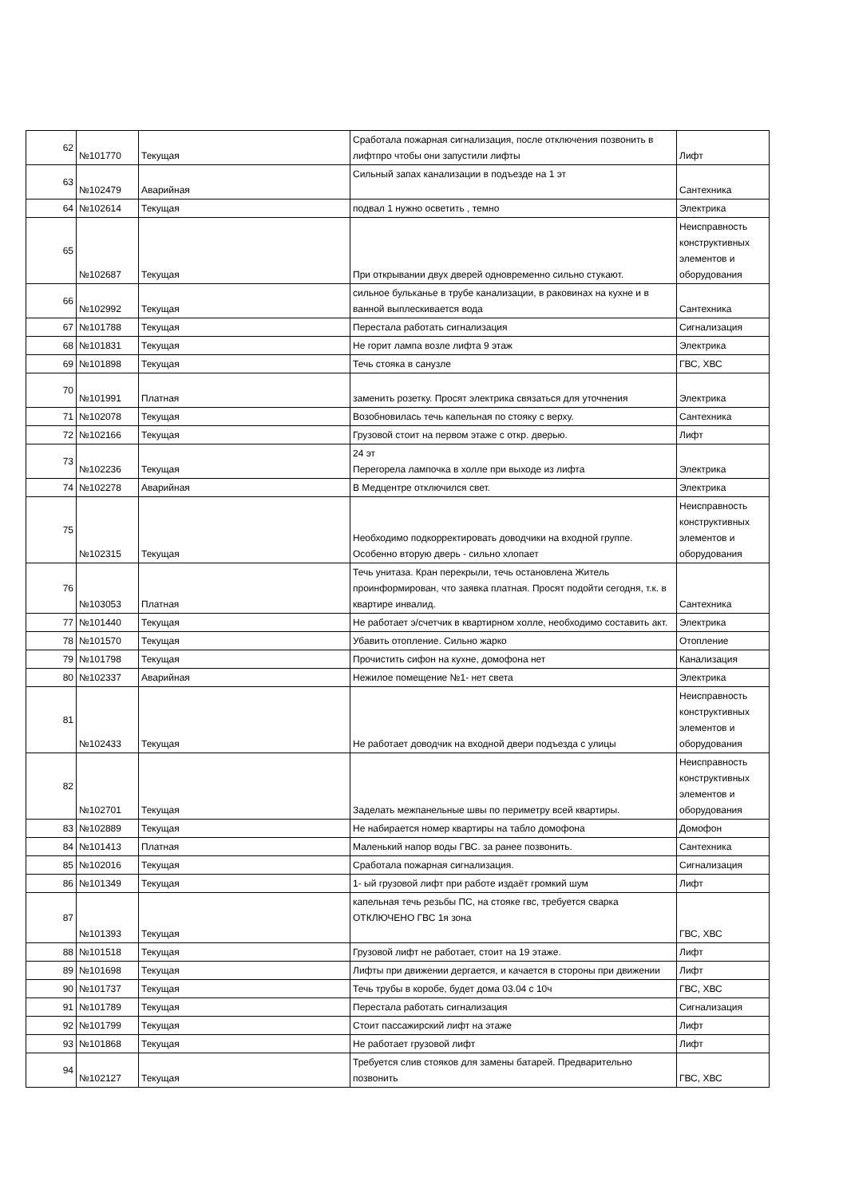| 62 | №101770 | Текущая | Сработала пожарная сигнализация, после отключения позвонить в лифтпро чтобы они запустили лифты | Лифт |
| 63 | №102479 | Аварийная | Сильный запах канализации в подъезде на 1 эт | Сантехника |
| 64 | №102614 | Текущая | подвал 1 нужно осветить , темно | Электрика |
| 65 | №102687 | Текущая | При открывании двух дверей одновременно сильно стукают. | Неисправность конструктивных элементов и оборудования |
| 66 | №102992 | Текущая | сильное бульканье в трубе канализации, в раковинах на кухне и в ванной выплескивается вода | Сантехника |
| 67 | №101788 | Текущая | Перестала работать сигнализация | Сигнализация |
| 68 | №101831 | Текущая | Не горит лампа возле лифта 9 этаж | Электрика |
| 69 | №101898 | Текущая | Течь стояка в санузле | ГВС, ХВС |
| 70 | №101991 | Платная | заменить розетку. Просят электрика связаться для уточнения | Электрика |
| 71 | №102078 | Текущая | Возобновилась течь капельная по стояку с верху. | Сантехника |
| 72 | №102166 | Текущая | Грузовой стоит на первом этаже с откр. дверью. | Лифт |
| 73 | №102236 | Текущая | 24 эт Перегорела лампочка в холле при выходе из лифта | Электрика |
| 74 | №102278 | Аварийная | В Медцентре отключился свет. | Электрика |
| 75 | №102315 | Текущая | Необходимо подкорректировать доводчики на входной группе. Особенно вторую дверь - сильно хлопает | Неисправность конструктивных элементов и оборудования |
| 76 | №103053 | Платная | Течь унитаза. Кран перекрыли, течь остановлена Житель проинформирован, что заявка платная. Просят подойти сегодня, т.к. в квартире инвалид. | Сантехника |
| 77 | №101440 | Текущая | Не работает э/счетчик в квартирном холле, необходимо составить акт. | Электрика |
| 78 | №101570 | Текущая | Убавить отопление. Сильно жарко | Отопление |
| 79 | №101798 | Текущая | Прочистить сифон на кухне, домофона нет | Канализация |
| 80 | №102337 | Аварийная | Нежилое помещение №1- нет света | Электрика |
| 81 | №102433 | Текущая | Не работает доводчик на входной двери подъезда с улицы | Неисправность конструктивных элементов и оборудования |
| 82 | №102701 | Текущая | Заделать межпанельные швы по периметру всей квартиры. | Неисправность конструктивных элементов и оборудования |
| 83 | №102889 | Текущая | Не набирается номер квартиры на табло домофона | Домофон |
| 84 | №101413 | Платная | Маленький напор воды ГВС. за ранее позвонить. | Сантехника |
| 85 | №102016 | Текущая | Сработала пожарная сигнализация. | Сигнализация |
| 86 | №101349 | Текущая | 1- ый грузовой лифт при работе издаёт громкий шум | Лифт |
| 87 | №101393 | Текущая | капельная течь резьбы ПС, на стояке гвс, требуется сварка ОТКЛЮЧЕНО ГВС 1я зона | ГВС, ХВС |
| 88 | №101518 | Текущая | Грузовой лифт не работает, стоит на 19 этаже. | Лифт |
| 89 | №101698 | Текущая | Лифты при движении дергается, и качается в стороны при движении | Лифт |
| 90 | №101737 | Текущая | Течь трубы в коробе, будет дома 03.04 с 10ч | ГВС, ХВС |
| 91 | №101789 | Текущая | Перестала работать сигнализация | Сигнализация |
| 92 | №101799 | Текущая | Стоит пассажирский лифт на этаже | Лифт |
| 93 | №101868 | Текущая | Не работает грузовой лифт | Лифт |
| 94 | №102127 | Текущая | Требуется слив стояков для замены батарей. Предварительно позвонить | ГВС, ХВС |